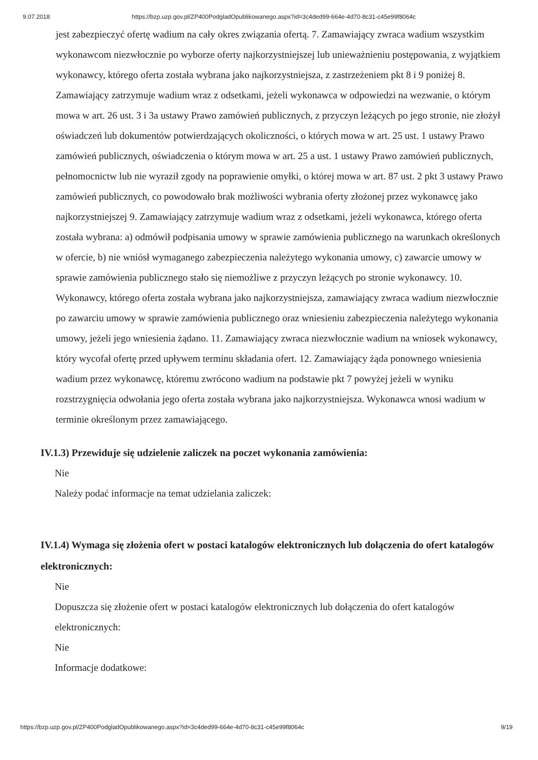9.07.2018 https://bzp.uzp.gov.pl/ZP400PodgladOpublikowanego.aspx?id=3c4ded99-664e-4d70-8c31-c45e99f8064c
jest zabezpieczyć ofertę wadium na cały okres związania ofertą. 7. Zamawiający zwraca wadium wszystkim wykonawcom niezwłocznie po wyborze oferty najkorzystniejszej lub unieważnieniu postępowania, z wyjątkiem wykonawcy, którego oferta została wybrana jako najkorzystniejsza, z zastrzeżeniem pkt 8 i 9 poniżej 8. Zamawiający zatrzymuje wadium wraz z odsetkami, jeżeli wykonawca w odpowiedzi na wezwanie, o którym mowa w art. 26 ust. 3 i 3a ustawy Prawo zamówień publicznych, z przyczyn leżących po jego stronie, nie złożył oświadczeń lub dokumentów potwierdzających okoliczności, o których mowa w art. 25 ust. 1 ustawy Prawo zamówień publicznych, oświadczenia o którym mowa w art. 25 a ust. 1 ustawy Prawo zamówień publicznych, pełnomocnictw lub nie wyraził zgody na poprawienie omyłki, o której mowa w art. 87 ust. 2 pkt 3 ustawy Prawo zamówień publicznych, co powodowało brak możliwości wybrania oferty złożonej przez wykonawcę jako najkorzystniejszej 9. Zamawiający zatrzymuje wadium wraz z odsetkami, jeżeli wykonawca, którego oferta została wybrana: a) odmówił podpisania umowy w sprawie zamówienia publicznego na warunkach określonych w ofercie, b) nie wniósł wymaganego zabezpieczenia należytego wykonania umowy, c) zawarcie umowy w sprawie zamówienia publicznego stało się niemożliwe z przyczyn leżących po stronie wykonawcy. 10. Wykonawcy, którego oferta została wybrana jako najkorzystniejsza, zamawiający zwraca wadium niezwłocznie po zawarciu umowy w sprawie zamówienia publicznego oraz wniesieniu zabezpieczenia należytego wykonania umowy, jeżeli jego wniesienia żądano. 11. Zamawiający zwraca niezwłocznie wadium na wniosek wykonawcy, który wycofał ofertę przed upływem terminu składania ofert. 12. Zamawiający żąda ponownego wniesienia wadium przez wykonawcę, któremu zwrócono wadium na podstawie pkt 7 powyżej jeżeli w wyniku rozstrzygnięcia odwołania jego oferta została wybrana jako najkorzystniejsza. Wykonawca wnosi wadium w terminie określonym przez zamawiającego.
IV.1.3) Przewiduje się udzielenie zaliczek na poczet wykonania zamówienia:
Nie
Należy podać informacje na temat udzielania zaliczek:
IV.1.4) Wymaga się złożenia ofert w postaci katalogów elektronicznych lub dołączenia do ofert katalogów elektronicznych:
Nie
Dopuszcza się złożenie ofert w postaci katalogów elektronicznych lub dołączenia do ofert katalogów elektronicznych:
Nie
Informacje dodatkowe:
https://bzp.uzp.gov.pl/ZP400PodgladOpublikowanego.aspx?id=3c4ded99-664e-4d70-8c31-c45e99f8064c 9/19